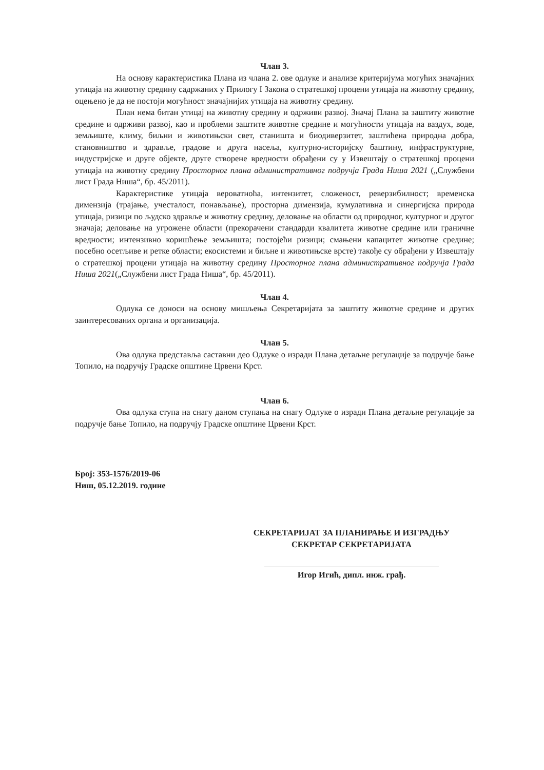Члан 3.
На основу карактеристика Плана из члана 2. ове одлуке и анализе критеријума могућих значајних утицаја на животну средину садржаних у Прилогу I Закона о стратешкој процени утицаја на животну средину, оцењено је да не постоји могућност значајнијих утицаја на животну средину.
План нема битан утицај на животну средину и одрживи развој. Значај Плана за заштиту животне средине и одрживи развој, као и проблеми заштите животне средине и могућности утицаја на ваздух, воде, земљиште, климу, биљни и животињски свет, станишта и биодиверзитет, заштићена природна добра, становништво и здравље, градове и друга насеља, културно-историјску баштину, инфраструктурне, индустријске и друге објекте, друге створене вредности обрађени су у Извештају о стратешкој процени утицаја на животну средину Просторног плана административног подручја Града Ниша 2021 („Службени лист Града Ниша“, бр. 45/2011).
Карактеристике утицаја вероватноћа, интензитет, сложеност, реверзибилност; временска димензија (трајање, учесталост, понављање), просторна димензија, кумулативна и синергијска природа утицаја, ризици по људско здравље и животну средину, деловање на области од природног, културног и другог значаја; деловање на угрожене области (прекорачени стандарди квалитета животне средине или граничне вредности; интензивно коришћење земљишта; постојећи ризици; смањени капацитет животне средине; посебно осетљиве и ретке области; екосистеми и биљне и животињске врсте) такође су обрађени у Извештају о стратешкој процени утицаја на животну средину Просторног плана административног подручја Града Ниша 2021(„Службени лист Града Ниша“, бр. 45/2011).
Члан 4.
Одлука се доноси на основу мишљења Секретаријата за заштиту животне средине и других заинтересованих органа и организација.
Члан 5.
Ова одлука представља саставни део Одлуке о изради Плана детаљне регулације за подручје бање Топило, на подручју Градске општине Црвени Крст.
Члан 6.
Ова одлука ступа на снагу даном ступања на снагу Одлуке о изради Плана детаљне регулације за подручје бање Топило, на подручју Градске општине Црвени Крст.
Број: 353-1576/2019-06
Ниш, 05.12.2019. године
СЕКРЕТАРИЈАТ ЗА ПЛАНИРАЊЕ И ИЗГРАДЊУ
СЕКРЕТАР СЕКРЕТАРИЈАТА
Игор Игић, дипл. инж. грађ.